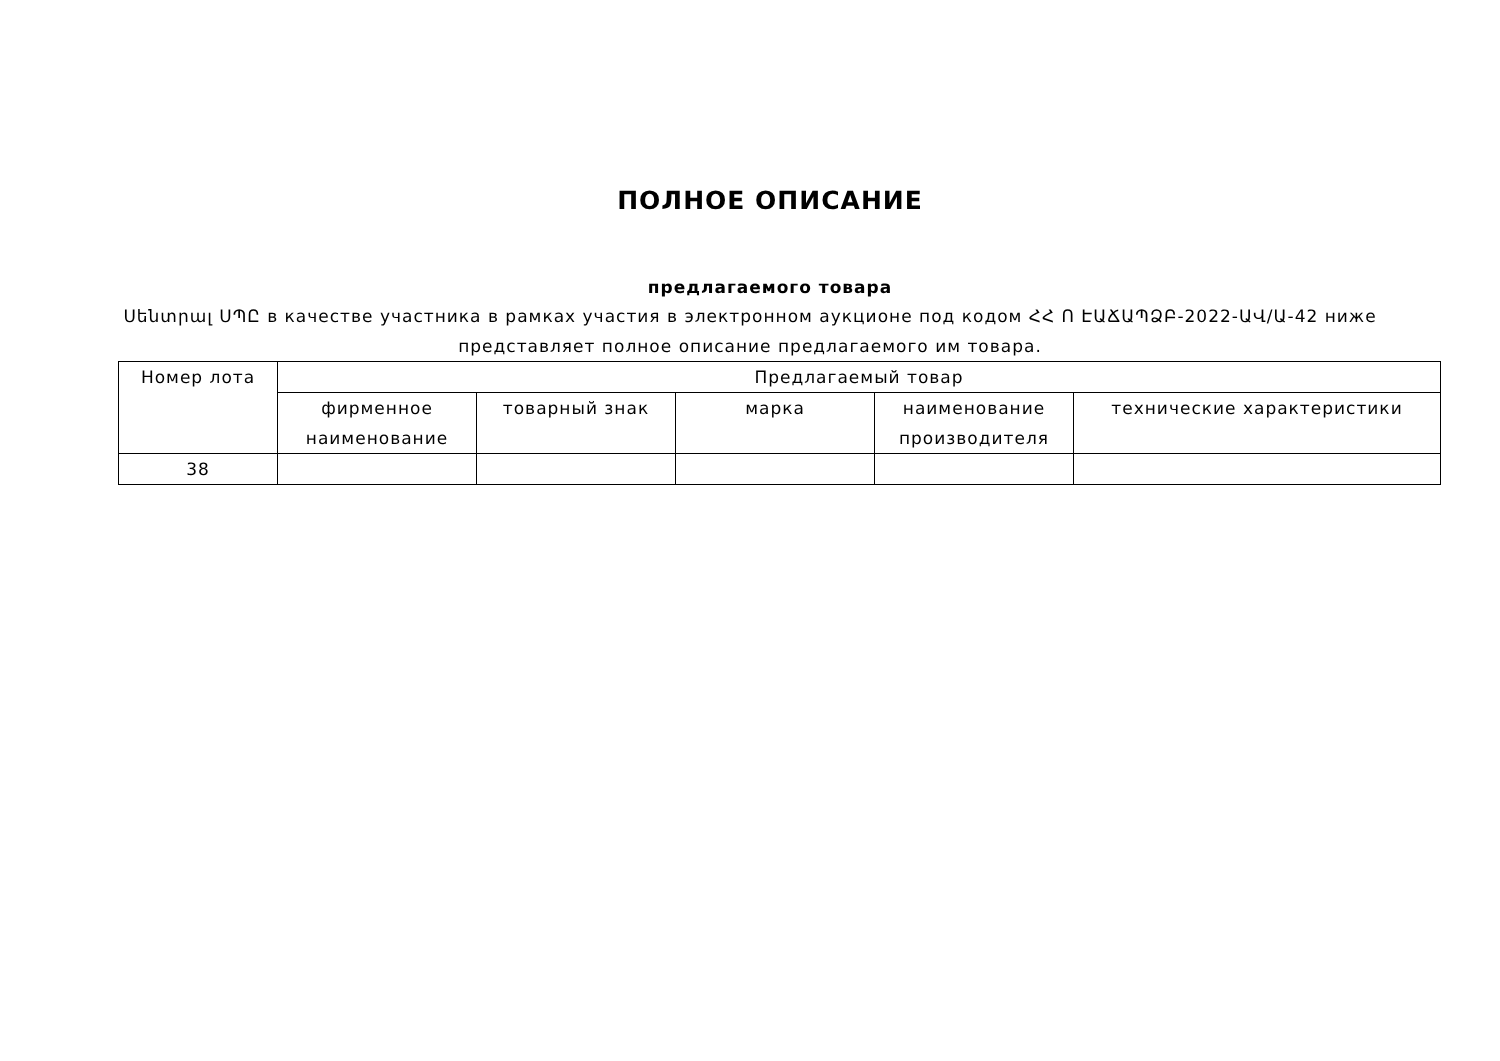ПОЛНОЕ ОПИСАНИЕ
предлагаемого товара
Սենտրալ ՍՊԸ в качестве участника в рамках участия в электронном аукционе под кодом ՀՀ Ո ԷԱՃԱՊՁԲ-2022-ԱՎ/Ա-42 ниже представляет полное описание предлагаемого им товара.
| Номер лота | Предлагаемый товар | | | | |
| --- | --- | --- | --- | --- | --- |
| | фирменное наименование | товарный знак | марка | наименование производителя | технические характеристики |
| 38 | | | | | |